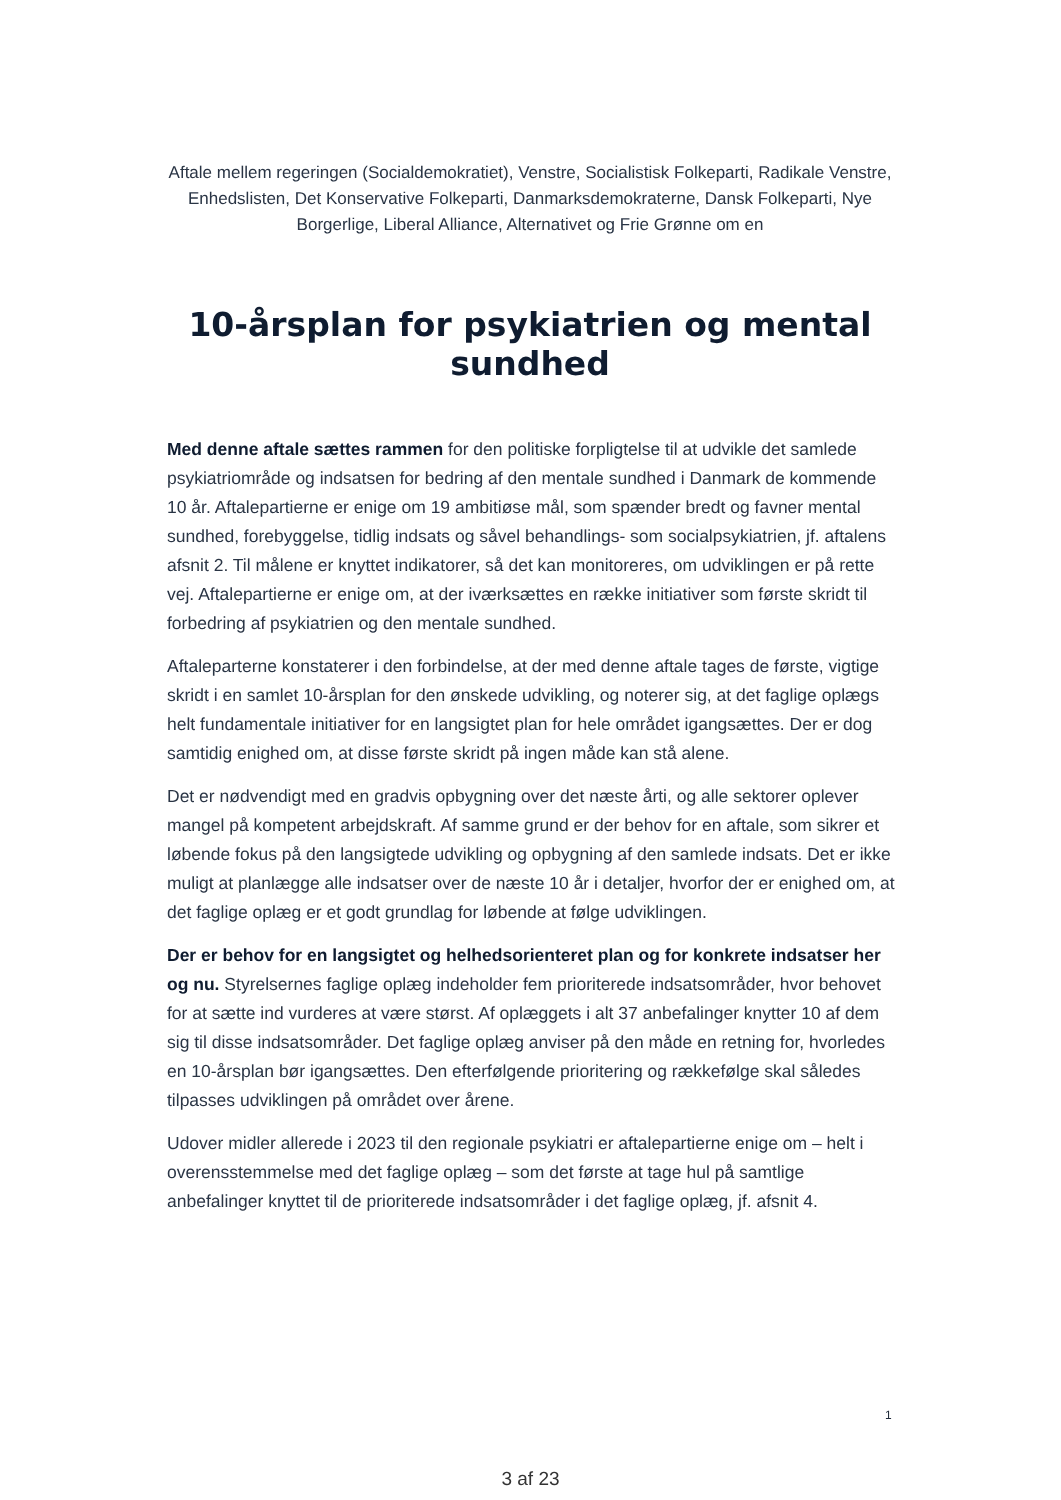Aftale mellem regeringen (Socialdemokratiet), Venstre, Socialistisk Folkeparti, Radikale Venstre, Enhedslisten, Det Konservative Folkeparti, Danmarksdemokraterne, Dansk Folkeparti, Nye Borgerlige, Liberal Alliance, Alternativet og Frie Grønne om en
10-årsplan for psykiatrien og mental sundhed
Med denne aftale sættes rammen for den politiske forpligtelse til at udvikle det samlede psykiatriområde og indsatsen for bedring af den mentale sundhed i Danmark de kommende 10 år. Aftalepartierne er enige om 19 ambitiøse mål, som spænder bredt og favner mental sundhed, forebyggelse, tidlig indsats og såvel behandlings- som socialpsykiatrien, jf. aftalens afsnit 2. Til målene er knyttet indikatorer, så det kan monitoreres, om udviklingen er på rette vej. Aftalepartierne er enige om, at der iværksættes en række initiativer som første skridt til forbedring af psykiatrien og den mentale sundhed.
Aftaleparterne konstaterer i den forbindelse, at der med denne aftale tages de første, vigtige skridt i en samlet 10-årsplan for den ønskede udvikling, og noterer sig, at det faglige oplægs helt fundamentale initiativer for en langsigtet plan for hele området igangsættes. Der er dog samtidig enighed om, at disse første skridt på ingen måde kan stå alene.
Det er nødvendigt med en gradvis opbygning over det næste årti, og alle sektorer oplever mangel på kompetent arbejdskraft. Af samme grund er der behov for en aftale, som sikrer et løbende fokus på den langsigtede udvikling og opbygning af den samlede indsats. Det er ikke muligt at planlægge alle indsatser over de næste 10 år i detaljer, hvorfor der er enighed om, at det faglige oplæg er et godt grundlag for løbende at følge udviklingen.
Der er behov for en langsigtet og helhedsorienteret plan og for konkrete indsatser her og nu. Styrelsernes faglige oplæg indeholder fem prioriterede indsatsområder, hvor behovet for at sætte ind vurderes at være størst. Af oplæggets i alt 37 anbefalinger knytter 10 af dem sig til disse indsatsområder. Det faglige oplæg anviser på den måde en retning for, hvorledes en 10-årsplan bør igangsættes. Den efterfølgende prioritering og rækkefølge skal således tilpasses udviklingen på området over årene.
Udover midler allerede i 2023 til den regionale psykiatri er aftalepartierne enige om – helt i overensstemmelse med det faglige oplæg – som det første at tage hul på samtlige anbefalinger knyttet til de prioriterede indsatsområder i det faglige oplæg, jf. afsnit 4.
1
3 af 23